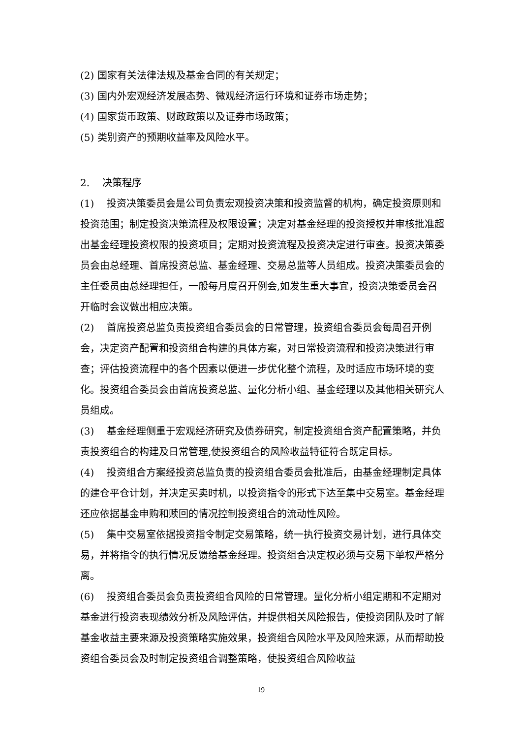(2) 国家有关法律法规及基金合同的有关规定；
(3) 国内外宏观经济发展态势、微观经济运行环境和证券市场走势；
(4) 国家货币政策、财政政策以及证券市场政策；
(5) 类别资产的预期收益率及风险水平。
2. 决策程序
(1) 投资决策委员会是公司负责宏观投资决策和投资监督的机构，确定投资原则和投资范围；制定投资决策流程及权限设置；决定对基金经理的投资授权并审核批准超出基金经理投资权限的投资项目；定期对投资流程及投资决定进行审查。投资决策委员会由总经理、首席投资总监、基金经理、交易总监等人员组成。投资决策委员会的主任委员由总经理担任，一般每月度召开例会,如发生重大事宜，投资决策委员会召开临时会议做出相应决策。
(2) 首席投资总监负责投资组合委员会的日常管理，投资组合委员会每周召开例会，决定资产配置和投资组合构建的具体方案，对日常投资流程和投资决策进行审查；评估投资流程中的各个因素以便进一步优化整个流程，及时适应市场环境的变化。投资组合委员会由首席投资总监、量化分析小组、基金经理以及其他相关研究人员组成。
(3) 基金经理侧重于宏观经济研究及债券研究，制定投资组合资产配置策略，并负责投资组合的构建及日常管理,使投资组合的风险收益特征符合既定目标。
(4) 投资组合方案经投资总监负责的投资组合委员会批准后，由基金经理制定具体的建仓平仓计划，并决定买卖时机，以投资指令的形式下达至集中交易室。基金经理还应依据基金申购和赎回的情况控制投资组合的流动性风险。
(5) 集中交易室依据投资指令制定交易策略，统一执行投资交易计划，进行具体交易，并将指令的执行情况反馈给基金经理。投资组合决定权必须与交易下单权严格分离。
(6) 投资组合委员会负责投资组合风险的日常管理。量化分析小组定期和不定期对基金进行投资表现绩效分析及风险评估，并提供相关风险报告，使投资团队及时了解基金收益主要来源及投资策略实施效果，投资组合风险水平及风险来源，从而帮助投资组合委员会及时制定投资组合调整策略，使投资组合风险收益
19